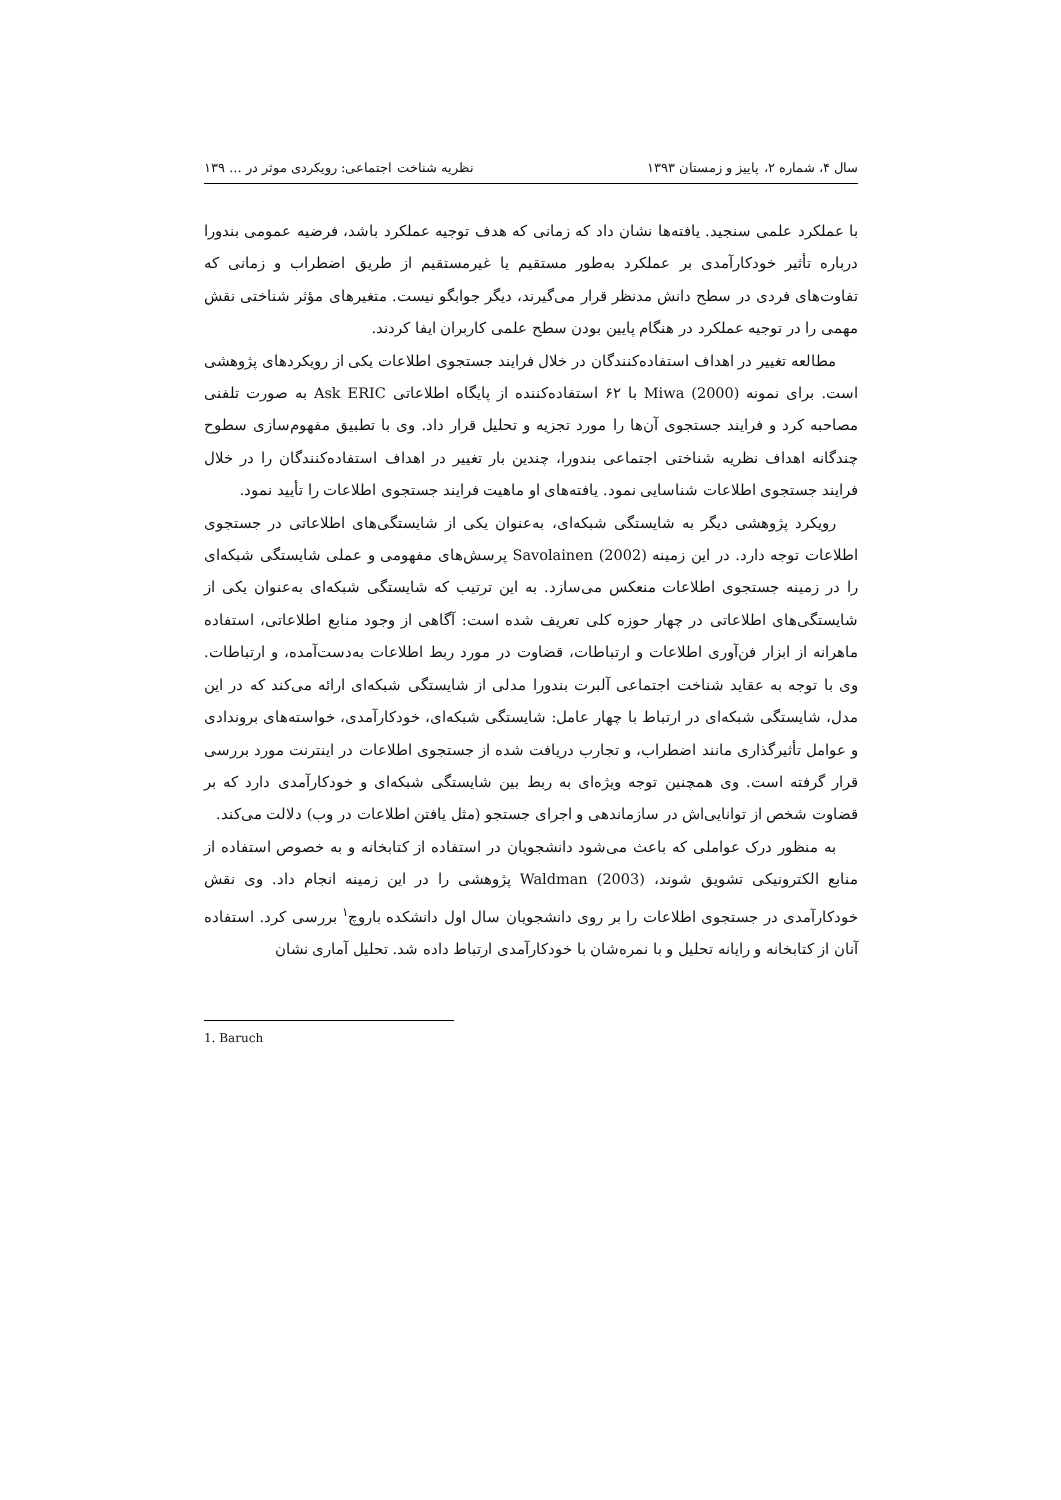سال ۴، شماره ۲، پاییز و زمستان ۱۳۹۳ نظریه شناخت اجتماعی: رویکردی موثر در ... ۱۳۹
با عملکرد علمی سنجید. یافته‌ها نشان داد که زمانی که هدف توجیه عملکرد باشد، فرضیه عمومی بندورا درباره تأثیر خودکارآمدی بر عملکرد به‌طور مستقیم یا غیرمستقیم از طریق اضطراب و زمانی که تفاوت‌های فردی در سطح دانش مدنظر قرار می‌گیرند، دیگر جوابگو نیست. متغیرهای مؤثر شناختی نقش مهمی را در توجیه عملکرد در هنگام پایین بودن سطح علمی کاربران ایفا کردند.
مطالعه تغییر در اهداف استفاده‌کنندگان در خلال فرایند جستجوی اطلاعات یکی از رویکردهای پژوهشی است. برای نمونه Miwa (2000) با ۶۲ استفاده‌کننده از پایگاه اطلاعاتی Ask ERIC به صورت تلفنی مصاحبه کرد و فرایند جستجوی آن‌ها را مورد تجزیه و تحلیل قرار داد. وی با تطبیق مفهوم‌سازی سطوح چندگانه اهداف نظریه شناختی اجتماعی بندورا، چندین بار تغییر در اهداف استفاده‌کنندگان را در خلال فرایند جستجوی اطلاعات شناسایی نمود. یافته‌های او ماهیت فرایند جستجوی اطلاعات را تأیید نمود.
رویکرد پژوهشی دیگر به شایستگی شبکه‌ای، به‌عنوان یکی از شایستگی‌های اطلاعاتی در جستجوی اطلاعات توجه دارد. در این زمینه Savolainen (2002) پرسش‌های مفهومی و عملی شایستگی شبکه‌ای را در زمینه جستجوی اطلاعات منعکس می‌سازد. به این ترتیب که شایستگی شبکه‌ای به‌عنوان یکی از شایستگی‌های اطلاعاتی در چهار حوزه کلی تعریف شده است: آگاهی از وجود منابع اطلاعاتی، استفاده ماهرانه از ابزار فن‌آوری اطلاعات و ارتباطات، قضاوت در مورد ربط اطلاعات به‌دست‌آمده، و ارتباطات. وی با توجه به عقاید شناخت اجتماعی آلبرت بندورا مدلی از شایستگی شبکه‌ای ارائه می‌کند که در این مدل، شایستگی شبکه‌ای در ارتباط با چهار عامل: شایستگی شبکه‌ای، خودکارآمدی، خواسته‌های بروندادی و عوامل تأثیرگذاری مانند اضطراب، و تجارب دریافت شده از جستجوی اطلاعات در اینترنت مورد بررسی قرار گرفته است. وی همچنین توجه ویژه‌ای به ربط بین شایستگی شبکه‌ای و خودکارآمدی دارد که بر قضاوت شخص از توانایی‌اش در سازماندهی و اجرای جستجو (مثل یافتن اطلاعات در وب) دلالت می‌کند.
به منظور درک عواملی که باعث می‌شود دانشجویان در استفاده از کتابخانه و به خصوص استفاده از منابع الکترونیکی تشویق شوند، Waldman (2003) پژوهشی را در این زمینه انجام داد. وی نقش خودکارآمدی در جستجوی اطلاعات را بر روی دانشجویان سال اول دانشکده باروچ<sup>۱</sup> بررسی کرد. استفاده آنان از کتابخانه و رایانه تحلیل و با نمره‌شان با خودکارآمدی ارتباط داده شد. تحلیل آماری نشان
1. Baruch